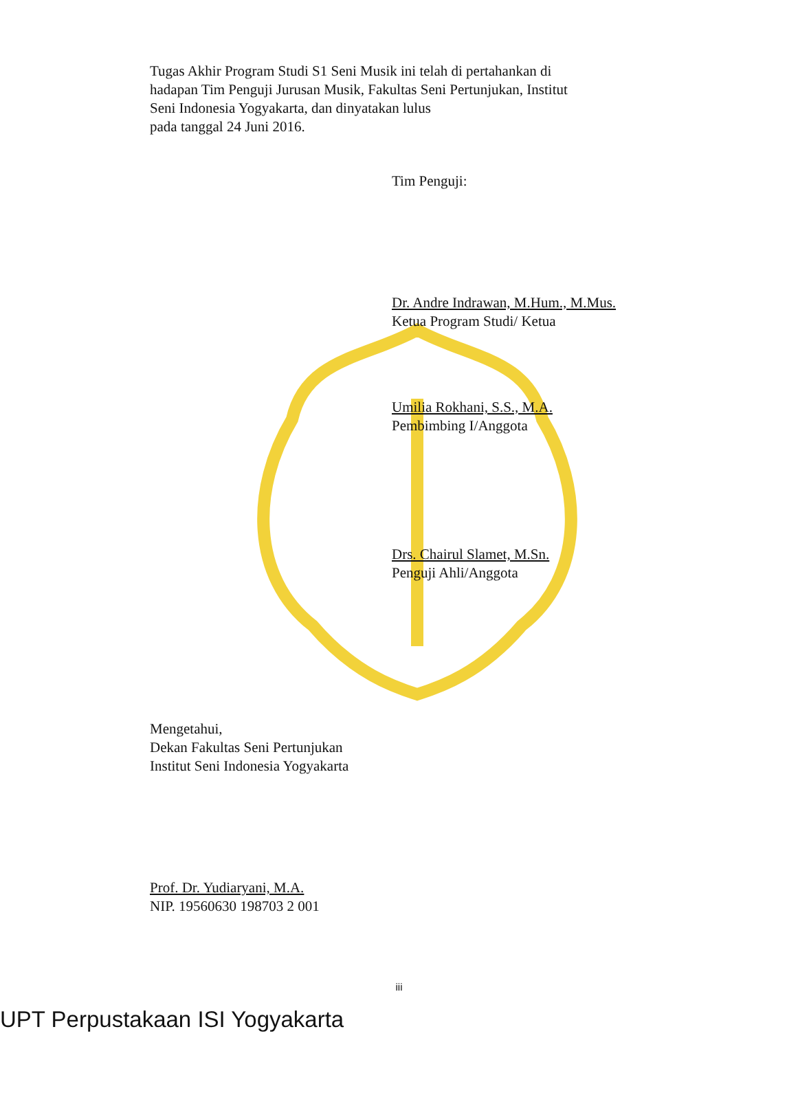Tugas Akhir Program Studi S1 Seni Musik ini telah di pertahankan di hadapan Tim Penguji Jurusan Musik, Fakultas Seni Pertunjukan, Institut Seni Indonesia Yogyakarta, dan dinyatakan lulus
pada tanggal 24 Juni 2016.
Tim Penguji:
Dr. Andre Indrawan, M.Hum., M.Mus.
Ketua Program Studi/ Ketua
Umilia Rokhani, S.S., M.A.
Pembimbing I/Anggota
Drs. Chairul Slamet, M.Sn.
Penguji Ahli/Anggota
Mengetahui,
Dekan Fakultas Seni Pertunjukan
Institut Seni Indonesia Yogyakarta
Prof. Dr. Yudiaryani, M.A.
NIP. 19560630 198703 2 001
iii
UPT Perpustakaan ISI Yogyakarta